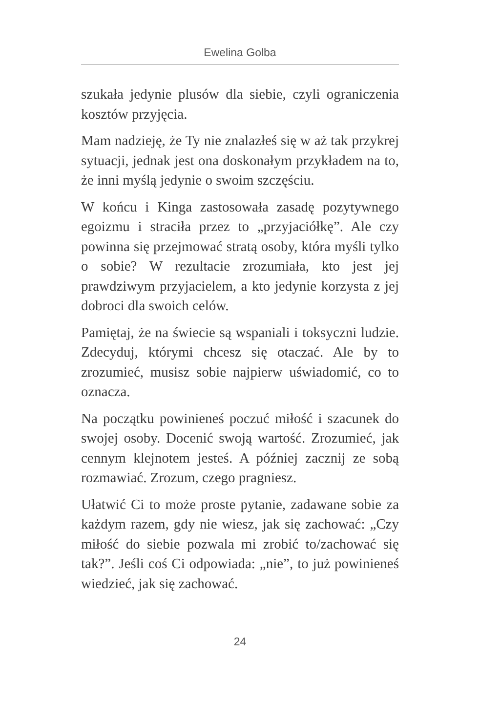Ewelina Golba
szukała jedynie plusów dla siebie, czyli ograniczenia kosztów przyjęcia.
Mam nadzieję, że Ty nie znalazłeś się w aż tak przykrej sytuacji, jednak jest ona doskonałym przykładem na to, że inni myślą jedynie o swoim szczęściu.
W końcu i Kinga zastosowała zasadę pozytywnego egoizmu i straciła przez to „przyjaciółkę”. Ale czy powinna się przejmować stratą osoby, która myśli tylko o sobie? W rezultacie zrozumiała, kto jest jej prawdziwym przyjacielem, a kto jedynie korzysta z jej dobroci dla swoich celów.
Pamiętaj, że na świecie są wspaniali i toksyczni ludzie. Zdecyduj, którymi chcesz się otaczać. Ale by to zrozumieć, musisz sobie najpierw uświadomić, co to oznacza.
Na początku powinieneś poczuć miłość i szacunek do swojej osoby. Docenić swoją wartość. Zrozumieć, jak cennym klejnotem jesteś. A później zacznij ze sobą rozmawiać. Zrozum, czego pragniesz.
Ułatwić Ci to może proste pytanie, zadawane sobie za każdym razem, gdy nie wiesz, jak się zachować: „Czy miłość do siebie pozwala mi zrobić to/zachować się tak?”. Jeśli coś Ci odpowiada: „nie”, to już powinieneś wiedzieć, jak się zachować.
24